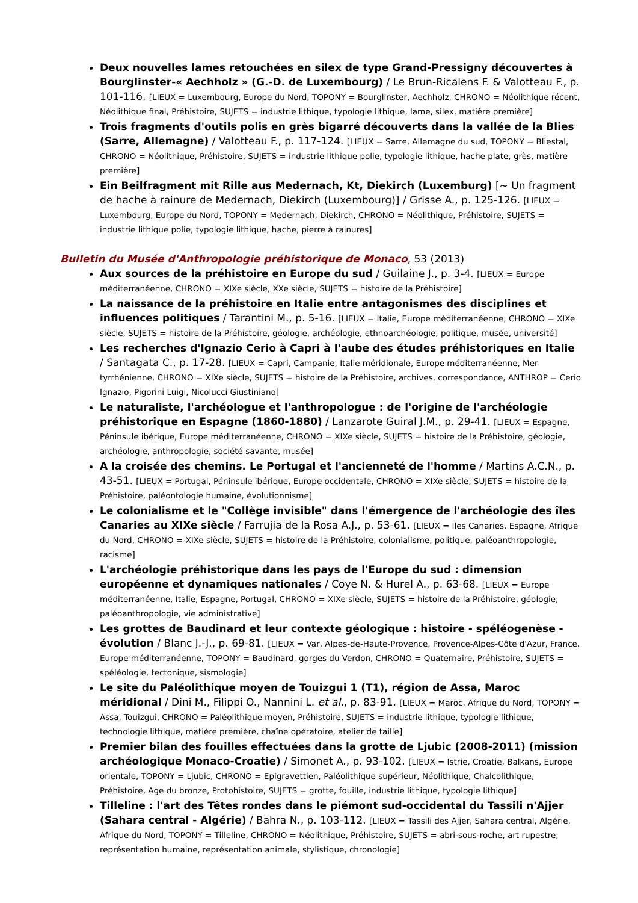Deux nouvelles lames retouchées en silex de type Grand-Pressigny découvertes à Bourglinster-« Aechholz » (G.-D. de Luxembourg) / Le Brun-Ricalens F. & Valotteau F., p. 101-116. [LIEUX = Luxembourg, Europe du Nord, TOPONY = Bourglinster, Aechholz, CHRONO = Néolithique récent, Néolithique final, Préhistoire, SUJETS = industrie lithique, typologie lithique, lame, silex, matière première]
Trois fragments d'outils polis en grès bigarré découverts dans la vallée de la Blies (Sarre, Allemagne) / Valotteau F., p. 117-124. [LIEUX = Sarre, Allemagne du sud, TOPONY = Bliestal, CHRONO = Néolithique, Préhistoire, SUJETS = industrie lithique polie, typologie lithique, hache plate, grès, matière première]
Ein Beilfragment mit Rille aus Medernach, Kt, Diekirch (Luxemburg) [~ Un fragment de hache à rainure de Medernach, Diekirch (Luxembourg)] / Grisse A., p. 125-126. [LIEUX = Luxembourg, Europe du Nord, TOPONY = Medernach, Diekirch, CHRONO = Néolithique, Préhistoire, SUJETS = industrie lithique polie, typologie lithique, hache, pierre à rainures]
Bulletin du Musée d'Anthropologie préhistorique de Monaco, 53 (2013)
Aux sources de la préhistoire en Europe du sud / Guilaine J., p. 3-4. [LIEUX = Europe méditerranéenne, CHRONO = XIXe siècle, XXe siècle, SUJETS = histoire de la Préhistoire]
La naissance de la préhistoire en Italie entre antagonismes des disciplines et influences politiques / Tarantini M., p. 5-16. [LIEUX = Italie, Europe méditerranéenne, CHRONO = XIXe siècle, SUJETS = histoire de la Préhistoire, géologie, archéologie, ethnoarchéologie, politique, musée, université]
Les recherches d'Ignazio Cerio à Capri à l'aube des études préhistoriques en Italie / Santagata C., p. 17-28. [LIEUX = Capri, Campanie, Italie méridionale, Europe méditerranéenne, Mer tyrrhénienne, CHRONO = XIXe siècle, SUJETS = histoire de la Préhistoire, archives, correspondance, ANTHROP = Cerio Ignazio, Pigorini Luigi, Nicolucci Giustiniano]
Le naturaliste, l'archéologue et l'anthropologue : de l'origine de l'archéologie préhistorique en Espagne (1860-1880) / Lanzarote Guiral J.M., p. 29-41. [LIEUX = Espagne, Péninsule ibérique, Europe méditerranéenne, CHRONO = XIXe siècle, SUJETS = histoire de la Préhistoire, géologie, archéologie, anthropologie, société savante, musée]
A la croisée des chemins. Le Portugal et l'ancienneté de l'homme / Martins A.C.N., p. 43-51. [LIEUX = Portugal, Péninsule ibérique, Europe occidentale, CHRONO = XIXe siècle, SUJETS = histoire de la Préhistoire, paléontologie humaine, évolutionnisme]
Le colonialisme et le "Collège invisible" dans l'émergence de l'archéologie des îles Canaries au XIXe siècle / Farrujia de la Rosa A.J., p. 53-61. [LIEUX = Iles Canaries, Espagne, Afrique du Nord, CHRONO = XIXe siècle, SUJETS = histoire de la Préhistoire, colonialisme, politique, paléoanthropologie, racisme]
L'archéologie préhistorique dans les pays de l'Europe du sud : dimension européenne et dynamiques nationales / Coye N. & Hurel A., p. 63-68. [LIEUX = Europe méditerranéenne, Italie, Espagne, Portugal, CHRONO = XIXe siècle, SUJETS = histoire de la Préhistoire, géologie, paléoanthropologie, vie administrative]
Les grottes de Baudinard et leur contexte géologique : histoire - spéléogenèse - évolution / Blanc J.-J., p. 69-81. [LIEUX = Var, Alpes-de-Haute-Provence, Provence-Alpes-Côte d'Azur, France, Europe méditerranéenne, TOPONY = Baudinard, gorges du Verdon, CHRONO = Quaternaire, Préhistoire, SUJETS = spéléologie, tectonique, sismologie]
Le site du Paléolithique moyen de Touizgui 1 (T1), région de Assa, Maroc méridional / Dini M., Filippi O., Nannini L. et al., p. 83-91. [LIEUX = Maroc, Afrique du Nord, TOPONY = Assa, Touizgui, CHRONO = Paléolithique moyen, Préhistoire, SUJETS = industrie lithique, typologie lithique, technologie lithique, matière première, chaîne opératoire, atelier de taille]
Premier bilan des fouilles effectuées dans la grotte de Ljubic (2008-2011) (mission archéologique Monaco-Croatie) / Simonet A., p. 93-102. [LIEUX = Istrie, Croatie, Balkans, Europe orientale, TOPONY = Ljubic, CHRONO = Epigravettien, Paléolithique supérieur, Néolithique, Chalcolithique, Préhistoire, Age du bronze, Protohistoire, SUJETS = grotte, fouille, industrie lithique, typologie lithique]
Tilleline : l'art des Têtes rondes dans le piémont sud-occidental du Tassili n'Ajjer (Sahara central - Algérie) / Bahra N., p. 103-112. [LIEUX = Tassili des Ajjer, Sahara central, Algérie, Afrique du Nord, TOPONY = Tilleline, CHRONO = Néolithique, Préhistoire, SUJETS = abri-sous-roche, art rupestre, représentation humaine, représentation animale, stylistique, chronologie]